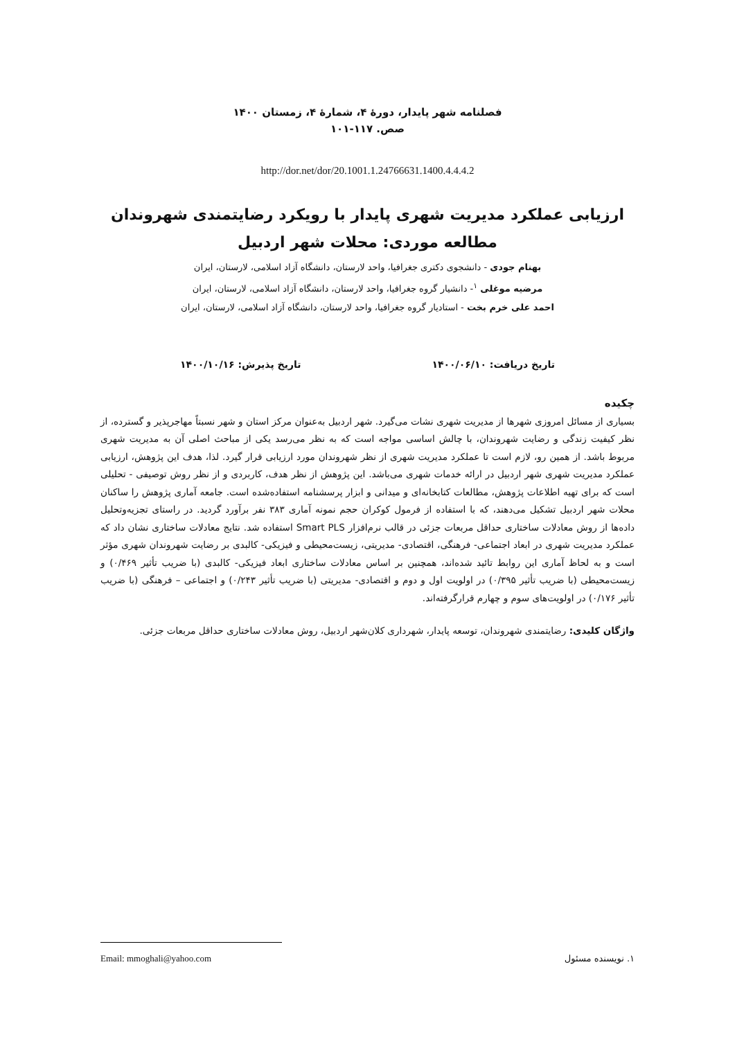فصلنامه شهر پایدار، دورهٔ ۴، شمارهٔ ۴، زمستان ۱۴۰۰
صص. ۱۱۷-۱۰۱
http://dor.net/dor/20.1001.1.24766631.1400.4.4.4.2
ارزیابی عملکرد مدیریت شهری پایدار با رویکرد رضایتمندی شهروندان
مطالعه موردی: محلات شهر اردبیل
بهنام جودی - دانشجوی دکتری جغرافیا، واحد لارستان، دانشگاه آزاد اسلامی، لارستان، ایران
مرضیه موغلی <sup>۱</sup>- دانشیار گروه جغرافیا، واحد لارستان، دانشگاه آزاد اسلامی، لارستان، ایران
احمد علی خرم بخت - استادیار گروه جغرافیا، واحد لارستان، دانشگاه آزاد اسلامی، لارستان، ایران
تاریخ دریافت: ۱۴۰۰/۰۶/۱۰ تاریخ پذیرش: ۱۴۰۰/۱۰/۱۶
چکیده
بسیاری از مسائل امروزی شهرها از مدیریت شهری نشات می‌گیرد. شهر اردبیل به‌عنوان مرکز استان و شهر نسبتاً مهاجرپذیر و گسترده، از نظر کیفیت زندگی و رضایت شهروندان، با چالش اساسی مواجه است که به نظر می‌رسد یکی از مباحث اصلی آن به مدیریت شهری مربوط باشد. از همین رو، لازم است تا عملکرد مدیریت شهری از نظر شهروندان مورد ارزیابی قرار گیرد. لذا، هدف این پژوهش، ارزیابی عملکرد مدیریت شهری شهر اردبیل در ارائه خدمات شهری می‌باشد. این پژوهش از نظر هدف، کاربردی و از نظر روش توصیفی - تحلیلی است که برای تهیه اطلاعات پژوهش، مطالعات کتابخانه‌ای و میدانی و ابزار پرسشنامه استفاده‌شده است. جامعه آماری پژوهش را ساکنان محلات شهر اردبیل تشکیل می‌دهند، که با استفاده از فرمول کوکران حجم نمونه آماری ۳۸۳ نفر برآورد گردید. در راستای تجزیه‌وتحلیل داده‌ها از روش معادلات ساختاری حداقل مربعات جزئی در قالب نرم‌افزار Smart PLS استفاده شد. نتایج معادلات ساختاری نشان داد که عملکرد مدیریت شهری در ابعاد اجتماعی- فرهنگی، اقتصادی- مدیریتی، زیست‌محیطی و فیزیکی- کالبدی بر رضایت شهروندان شهری مؤثر است و به لحاظ آماری این روابط تائید شده‌اند، همچنین بر اساس معادلات ساختاری ابعاد فیزیکی- کالبدی (با ضریب تأثیر ۰/۴۶۹) و زیست‌محیطی (با ضریب تأثیر ۰/۳۹۵) در اولویت اول و دوم و اقتصادی- مدیریتی (با ضریب تأثیر ۰/۲۴۳) و اجتماعی – فرهنگی (با ضریب تأثیر ۰/۱۷۶) در اولویت‌های سوم و چهارم قرارگرفته‌اند.
واژگان کلیدی: رضایتمندی شهروندان، توسعه پایدار، شهرداری کلان‌شهر اردبیل، روش معادلات ساختاری حداقل مربعات جزئی.
۱. نویسنده مسئول Email: mmoghali@yahoo.com